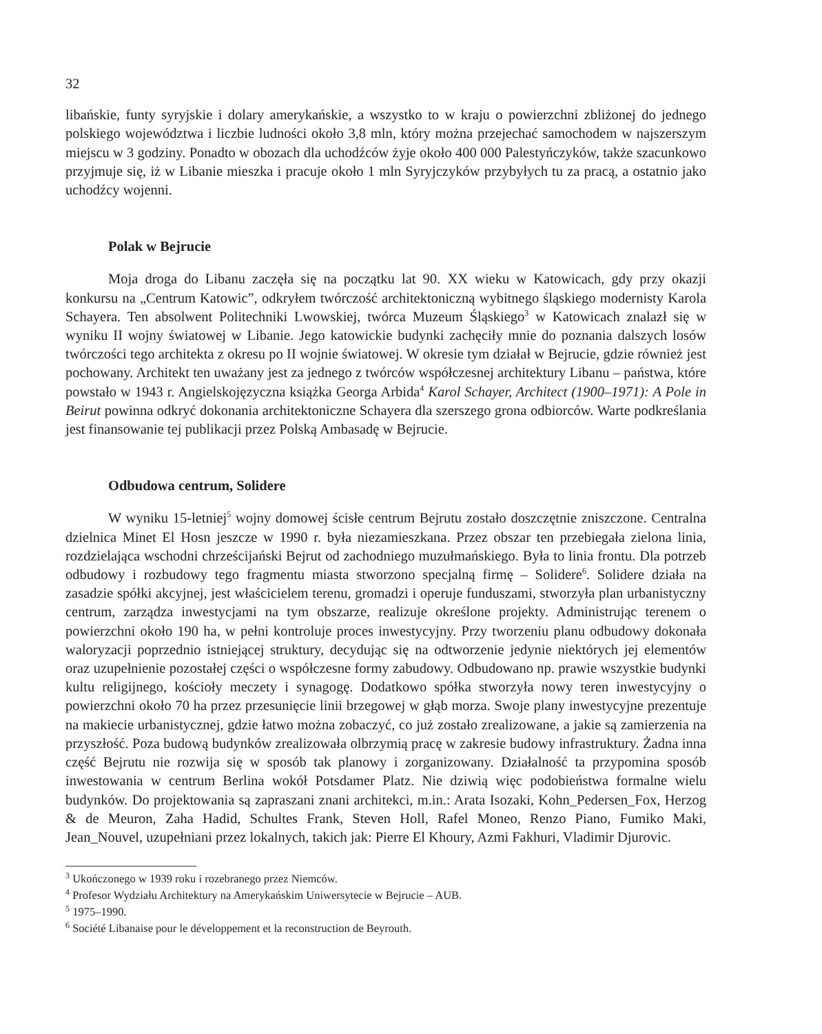32
libańskie, funty syryjskie i dolary amerykańskie, a wszystko to w kraju o powierzchni zbliżonej do jednego polskiego województwa i liczbie ludności około 3,8 mln, który można przejechać samochodem w najszerszym miejscu w 3 godziny. Ponadto w obozach dla uchodźców żyje około 400 000 Palestyńczyków, także szacunkowo przyjmuje się, iż w Libanie mieszka i pracuje około 1 mln Syryjczyków przybyłych tu za pracą, a ostatnio jako uchodźcy wojenni.
Polak w Bejrucie
Moja droga do Libanu zaczęła się na początku lat 90. XX wieku w Katowicach, gdy przy okazji konkursu na „Centrum Katowic”, odkryłem twórczość architektoniczną wybitnego śląskiego modernisty Karola Schayera. Ten absolwent Politechniki Lwowskiej, twórca Muzeum Śląskiego<sup>3</sup> w Katowicach znalazł się w wyniku II wojny światowej w Libanie. Jego katowickie budynki zachęciły mnie do poznania dalszych losów twórczości tego architekta z okresu po II wojnie światowej. W okresie tym działał w Bejrucie, gdzie również jest pochowany. Architekt ten uważany jest za jednego z twórców współczesnej architektury Libanu – państwa, które powstało w 1943 r. Angielskojęzyczna książka Georga Arbida<sup>4</sup> Karol Schayer, Architect (1900–1971): A Pole in Beirut powinna odkryć dokonania architektoniczne Schayera dla szerszego grona odbiorców. Warte podkreślania jest finansowanie tej publikacji przez Polską Ambasadę w Bejrucie.
Odbudowa centrum, Solidere
W wyniku 15-letniej<sup>5</sup> wojny domowej ścisłe centrum Bejrutu zostało doszczętnie zniszczone. Centralna dzielnica Minet El Hosn jeszcze w 1990 r. była niezamieszkana. Przez obszar ten przebiegała zielona linia, rozdzielająca wschodni chrześcijański Bejrut od zachodniego muzułmańskiego. Była to linia frontu. Dla potrzeb odbudowy i rozbudowy tego fragmentu miasta stworzono specjalną firmę – Solidere<sup>6</sup>. Solidere działa na zasadzie spółki akcyjnej, jest właścicielem terenu, gromadzi i operuje funduszami, stworzyła plan urbanistyczny centrum, zarządza inwestycjami na tym obszarze, realizuje określone projekty. Administrując terenem o powierzchni około 190 ha, w pełni kontroluje proces inwestycyjny. Przy tworzeniu planu odbudowy dokonała waloryzacji poprzednio istniejącej struktury, decydując się na odtworzenie jedynie niektórych jej elementów oraz uzupełnienie pozostałej części o współczesne formy zabudowy. Odbudowano np. prawie wszystkie budynki kultu religijnego, kościoły meczety i synagogę. Dodatkowo spółka stworzyła nowy teren inwestycyjny o powierzchni około 70 ha przez przesunięcie linii brzegowej w głąb morza. Swoje plany inwestycyjne prezentuje na makiecie urbanistycznej, gdzie łatwo można zobaczyć, co już zostało zrealizowane, a jakie są zamierzenia na przyszłość. Poza budową budynków zrealizowała olbrzymią pracę w zakresie budowy infrastruktury. Żadna inna część Bejrutu nie rozwija się w sposób tak planowy i zorganizowany. Działalność ta przypomina sposób inwestowania w centrum Berlina wokół Potsdamer Platz. Nie dziwią więc podobieństwa formalne wielu budynków. Do projektowania są zapraszani znani architekci, m.in.: Arata Isozaki, Kohn_Pedersen_Fox, Herzog & de Meuron, Zaha Hadid, Schultes Frank, Steven Holl, Rafel Moneo, Renzo Piano, Fumiko Maki, Jean_Nouvel, uzupełniani przez lokalnych, takich jak: Pierre El Khoury, Azmi Fakhuri, Vladimir Djurovic.
<sup>3</sup> Ukończonego w 1939 roku i rozebranego przez Niemców.
<sup>4</sup> Profesor Wydziału Architektury na Amerykańskim Uniwersytecie w Bejrucie – AUB.
<sup>5</sup> 1975–1990.
<sup>6</sup> Société Libanaise pour le développement et la reconstruction de Beyrouth.